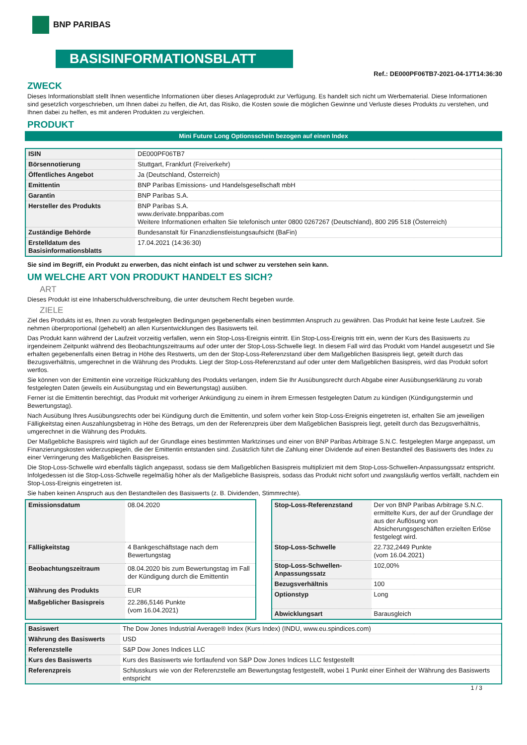BNP PARIBAS
BASISINFORMATIONSBLATT
Ref.: DE000PF06TB7-2021-04-17T14:36:30
ZWECK
Dieses Informationsblatt stellt Ihnen wesentliche Informationen über dieses Anlageprodukt zur Verfügung. Es handelt sich nicht um Werbematerial. Diese Informationen sind gesetzlich vorgeschrieben, um Ihnen dabei zu helfen, die Art, das Risiko, die Kosten sowie die möglichen Gewinne und Verluste dieses Produkts zu verstehen, und Ihnen dabei zu helfen, es mit anderen Produkten zu vergleichen.
PRODUKT
Mini Future Long Optionsschein bezogen auf einen Index
| ISIN | DE000PF06TB7 |
| Börsennotierung | Stuttgart, Frankfurt (Freiverkehr) |
| Öffentliches Angebot | Ja (Deutschland, Österreich) |
| Emittentin | BNP Paribas Emissions- und Handelsgesellschaft mbH |
| Garantin | BNP Paribas S.A. |
| Hersteller des Produkts | BNP Paribas S.A. www.derivate.bnpparibas.com Weitere Informationen erhalten Sie telefonisch unter 0800 0267267 (Deutschland), 800 295 518 (Österreich) |
| Zuständige Behörde | Bundesanstalt für Finanzdienstleistungsaufsicht (BaFin) |
| Erstelldatum des Basisinformationsblatts | 17.04.2021 (14:36:30) |
Sie sind im Begriff, ein Produkt zu erwerben, das nicht einfach ist und schwer zu verstehen sein kann.
UM WELCHE ART VON PRODUKT HANDELT ES SICH?
ART
Dieses Produkt ist eine Inhaberschuldverschreibung, die unter deutschem Recht begeben wurde.
ZIELE
Ziel des Produkts ist es, Ihnen zu vorab festgelegten Bedingungen gegebenenfalls einen bestimmten Anspruch zu gewähren. Das Produkt hat keine feste Laufzeit. Sie nehmen überproportional (gehebelt) an allen Kursentwicklungen des Basiswerts teil.
Das Produkt kann während der Laufzeit vorzeitig verfallen, wenn ein Stop-Loss-Ereignis eintritt. Ein Stop-Loss-Ereignis tritt ein, wenn der Kurs des Basiswerts zu irgendeinem Zeitpunkt während des Beobachtungszeitraums auf oder unter der Stop-Loss-Schwelle liegt. In diesem Fall wird das Produkt vom Handel ausgesetzt und Sie erhalten gegebenenfalls einen Betrag in Höhe des Restwerts, um den der Stop-Loss-Referenzstand über dem Maßgeblichen Basispreis liegt, geteilt durch das Bezugsverhältnis, umgerechnet in die Währung des Produkts. Liegt der Stop-Loss-Referenzstand auf oder unter dem Maßgeblichen Basispreis, wird das Produkt sofort wertlos.
Sie können von der Emittentin eine vorzeitige Rückzahlung des Produkts verlangen, indem Sie Ihr Ausübungsrecht durch Abgabe einer Ausübungserklärung zu vorab festgelegten Daten (jeweils ein Ausübungstag und ein Bewertungstag) ausüben.
Ferner ist die Emittentin berechtigt, das Produkt mit vorheriger Ankündigung zu einem in ihrem Ermessen festgelegten Datum zu kündigen (Kündigungstermin und Bewertungstag).
Nach Ausübung Ihres Ausübungsrechts oder bei Kündigung durch die Emittentin, und sofern vorher kein Stop-Loss-Ereignis eingetreten ist, erhalten Sie am jeweiligen Fälligkeitstag einen Auszahlungsbetrag in Höhe des Betrags, um den der Referenzpreis über dem Maßgeblichen Basispreis liegt, geteilt durch das Bezugsverhältnis, umgerechnet in die Währung des Produkts.
Der Maßgebliche Basispreis wird täglich auf der Grundlage eines bestimmten Marktzinses und einer von BNP Paribas Arbitrage S.N.C. festgelegten Marge angepasst, um Finanzierungskosten widerzuspiegeln, die der Emittentin entstanden sind. Zusätzlich führt die Zahlung einer Dividende auf einen Bestandteil des Basiswerts des Index zu einer Verringerung des Maßgeblichen Basispreises.
Die Stop-Loss-Schwelle wird ebenfalls täglich angepasst, sodass sie dem Maßgeblichen Basispreis multipliziert mit dem Stop-Loss-Schwellen-Anpassungssatz entspricht. Infolgedessen ist die Stop-Loss-Schwelle regelmäßig höher als der Maßgebliche Basispreis, sodass das Produkt nicht sofort und zwangsläufig wertlos verfällt, nachdem ein Stop-Loss-Ereignis eingetreten ist.
Sie haben keinen Anspruch aus den Bestandteilen des Basiswerts (z. B. Dividenden, Stimmrechte).
| Emissionsdatum | 08.04.2020 |
| Fälligkeitstag | 4 Bankgeschäftstage nach dem Bewertungstag |
| Beobachtungszeitraum | 08.04.2020 bis zum Bewertungstag im Fall der Kündigung durch die Emittentin |
| Währung des Produkts | EUR |
| Maßgeblicher Basispreis | 22.286,5146 Punkte (vom 16.04.2021) |
| Stop-Loss-Referenzstand | Der von BNP Paribas Arbitrage S.N.C. ermittelte Kurs, der auf der Grundlage der aus der Auflösung von Absicherungsgeschäften erzielten Erlöse festgelegt wird. |
| Stop-Loss-Schwelle | 22.732,2449 Punkte (vom 16.04.2021) |
| Stop-Loss-Schwellen-Anpassungssatz | 102,00% |
| Bezugsverhältnis | 100 |
| Optionstyp | Long |
| Abwicklungsart | Barausgleich |
| Basiswert | The Dow Jones Industrial Average® Index (Kurs Index) (INDU, www.eu.spindices.com) |
| Währung des Basiswerts | USD |
| Referenzstelle | S&P Dow Jones Indices LLC |
| Kurs des Basiswerts | Kurs des Basiswerts wie fortlaufend von S&P Dow Jones Indices LLC festgestellt |
| Referenzpreis | Schlusskurs wie von der Referenzstelle am Bewertungstag festgestellt, wobei 1 Punkt einer Einheit der Währung des Basiswerts entspricht |
1 / 3